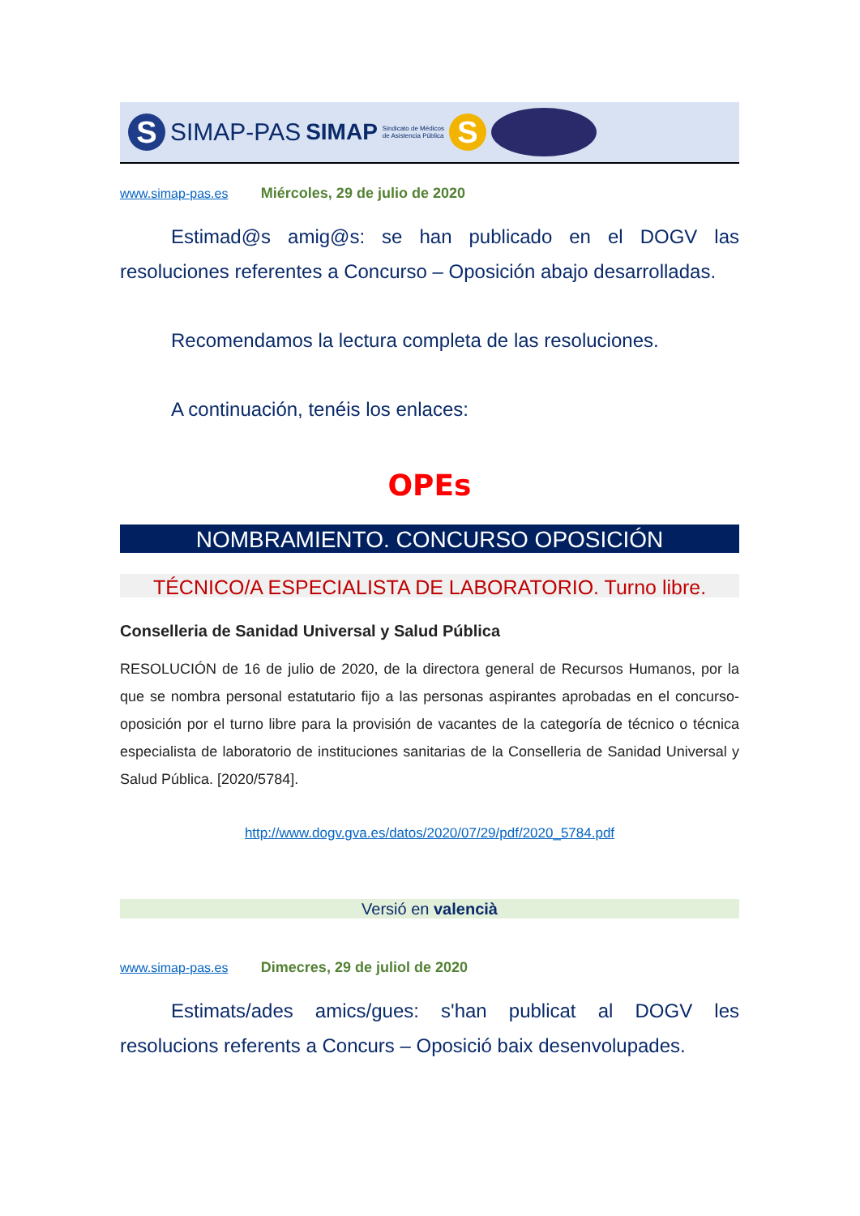S
SIMAP-PAS SIMAP Sindicato de Médicos
de Asistencia Pública
S
www.simap-pas.es Miércoles, 29 de julio de 2020
Estimad@s amig@s: se han publicado en el DOGV las resoluciones referentes a Concurso – Oposición abajo desarrolladas.
Recomendamos la lectura completa de las resoluciones.
A continuación, tenéis los enlaces:
OPEs
NOMBRAMIENTO. CONCURSO OPOSICIÓN
TÉCNICO/A ESPECIALISTA DE LABORATORIO. Turno libre.
Conselleria de Sanidad Universal y Salud Pública
RESOLUCIÓN de 16 de julio de 2020, de la directora general de Recursos Humanos, por la que se nombra personal estatutario fijo a las personas aspirantes aprobadas en el concurso-oposición por el turno libre para la provisión de vacantes de la categoría de técnico o técnica especialista de laboratorio de instituciones sanitarias de la Conselleria de Sanidad Universal y Salud Pública. [2020/5784].
http://www.dogv.gva.es/datos/2020/07/29/pdf/2020_5784.pdf
Versió en valencià
www.simap-pas.es Dimecres, 29 de juliol de 2020
Estimats/ades amics/gues: s'han publicat al DOGV les resolucions referents a Concurs – Oposició baix desenvolupades.